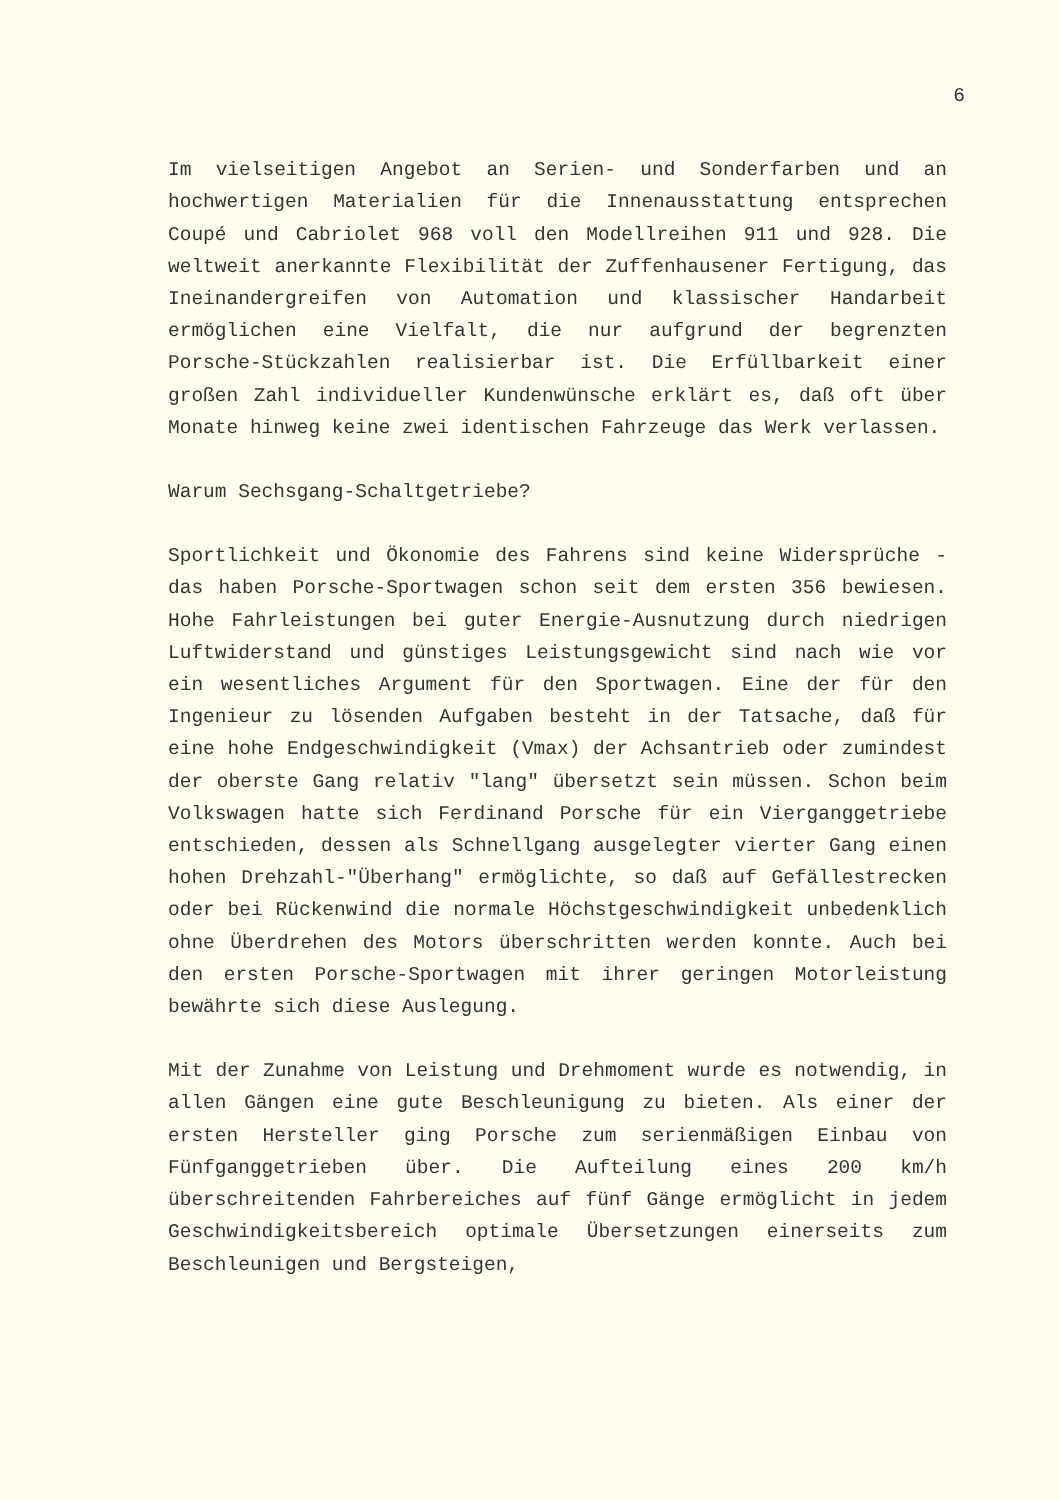6
Im vielseitigen Angebot an Serien- und Sonderfarben und an hochwertigen Materialien für die Innenausstattung entsprechen Coupé und Cabriolet 968 voll den Modellreihen 911 und 928. Die weltweit anerkannte Flexibilität der Zuffenhausener Fertigung, das Ineinandergreifen von Automation und klassischer Handarbeit ermöglichen eine Vielfalt, die nur aufgrund der begrenzten Porsche-Stückzahlen realisierbar ist. Die Erfüllbarkeit einer großen Zahl individueller Kundenwünsche erklärt es, daß oft über Monate hinweg keine zwei identischen Fahrzeuge das Werk verlassen.
Warum Sechsgang-Schaltgetriebe?
Sportlichkeit und Ökonomie des Fahrens sind keine Widersprüche - das haben Porsche-Sportwagen schon seit dem ersten 356 bewiesen. Hohe Fahrleistungen bei guter Energie-Ausnutzung durch niedrigen Luftwiderstand und günstiges Leistungsgewicht sind nach wie vor ein wesentliches Argument für den Sportwagen. Eine der für den Ingenieur zu lösenden Aufgaben besteht in der Tatsache, daß für eine hohe Endgeschwindigkeit (Vmax) der Achsantrieb oder zumindest der oberste Gang relativ "lang" übersetzt sein müssen. Schon beim Volkswagen hatte sich Ferdinand Porsche für ein Viergang­getriebe entschieden, dessen als Schnellgang ausgelegter vierter Gang einen hohen Drehzahl-"Überhang" ermöglichte, so daß auf Gefällestrecken oder bei Rückenwind die normale Höchstgeschwindigkeit unbedenklich ohne Überdrehen des Motors überschritten werden konnte. Auch bei den ersten Porsche-Sportwagen mit ihrer geringen Motorleistung bewährte sich diese Auslegung.
Mit der Zunahme von Leistung und Drehmoment wurde es notwendig, in allen Gängen eine gute Beschleunigung zu bieten. Als einer der ersten Hersteller ging Porsche zum serienmäßigen Einbau von Fünfganggetrieben über. Die Aufteilung eines 200 km/h überschreitenden Fahrbereiches auf fünf Gänge ermöglicht in jedem Geschwindigkeitsbereich optimale Übersetzungen einerseits zum Beschleunigen und Bergsteigen,